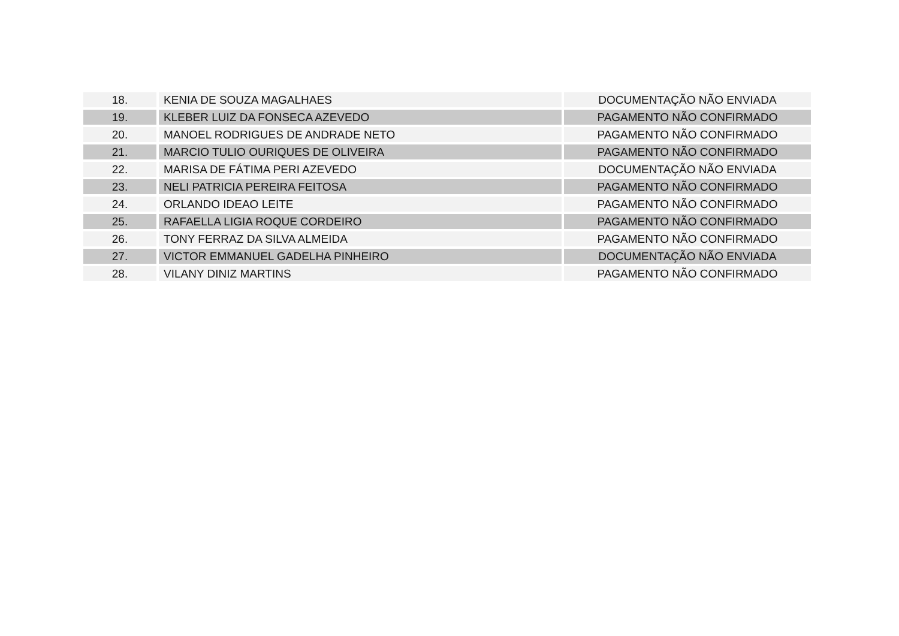| 18. | KENIA DE SOUZA MAGALHAES | DOCUMENTAÇÃO NÃO ENVIADA |
| 19. | KLEBER LUIZ DA FONSECA AZEVEDO | PAGAMENTO NÃO CONFIRMADO |
| 20. | MANOEL RODRIGUES DE ANDRADE NETO | PAGAMENTO NÃO CONFIRMADO |
| 21. | MARCIO TULIO OURIQUES DE OLIVEIRA | PAGAMENTO NÃO CONFIRMADO |
| 22. | MARISA DE FÁTIMA PERI AZEVEDO | DOCUMENTAÇÃO NÃO ENVIADA |
| 23. | NELI PATRICIA PEREIRA FEITOSA | PAGAMENTO NÃO CONFIRMADO |
| 24. | ORLANDO IDEAO LEITE | PAGAMENTO NÃO CONFIRMADO |
| 25. | RAFAELLA LIGIA ROQUE CORDEIRO | PAGAMENTO NÃO CONFIRMADO |
| 26. | TONY FERRAZ DA SILVA ALMEIDA | PAGAMENTO NÃO CONFIRMADO |
| 27. | VICTOR EMMANUEL GADELHA PINHEIRO | DOCUMENTAÇÃO NÃO ENVIADA |
| 28. | VILANY DINIZ MARTINS | PAGAMENTO NÃO CONFIRMADO |